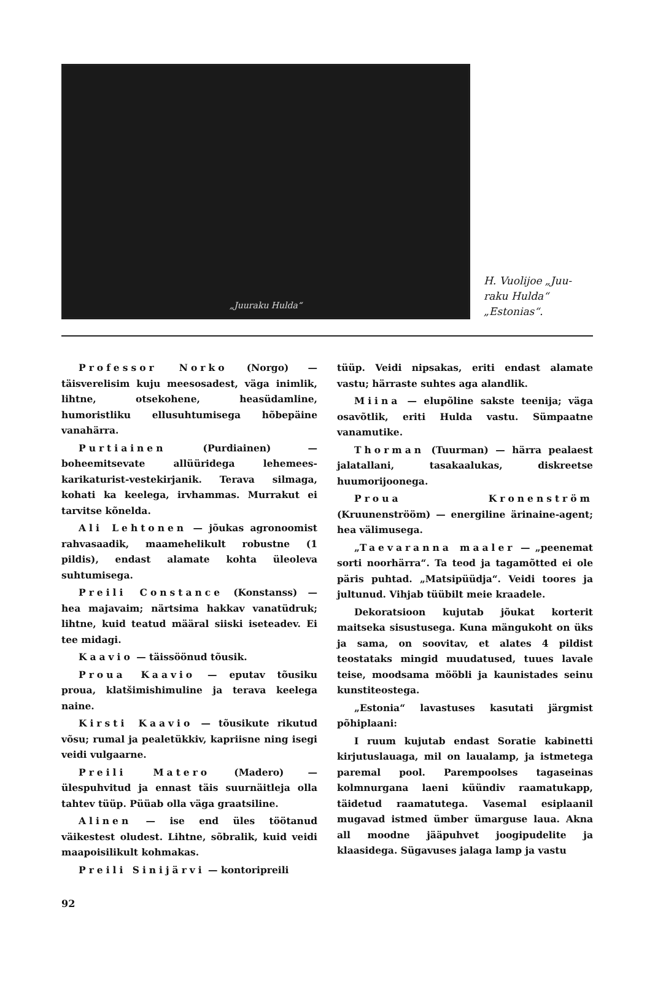„Juuraku Hulda“
H. Vuolijoe „Juu-
raku Hulda“
„Estonias“.
Professor Norko (Norgo) — täisverelisim kuju meesosadest, väga inimlik, lihtne, otsekohene, heasüdamline, humoristliku ellusuhtumisega hõbepäine vanahärra.
Purtiainen (Purdiainen) — boheemitsevate allüüridega lehemees-karikaturist-vestekirjanik. Terava silmaga, kohati ka keelega, irvhammas. Murrakut ei tarvitse kõnelda.
Ali Lehtonen — jõukas agronoomist rahvasaadik, maamehelikult robustne (1 pildis), endast alamate kohta üleoleva suhtumisega.
Preili Constance (Konstanss) — hea majavaim; närtsima hakkav vanatüdruk; lihtne, kuid teatud määral siiski iseteadev. Ei tee midagi.
Kaavio — täissöönud tõusik.
Proua Kaavio — eputav tõusiku proua, klatšimishimuline ja terava keelega naine.
Kirsti Kaavio — tõusikute rikutud võsu; rumal ja pealetükkiv, kapriisne ning isegi veidi vulgaarne.
Preili Matero (Madero) — ülespuhvitud ja ennast täis suurnäitleja olla tahtev tüüp. Püüab olla väga graatsiline.
Alinen — ise end üles töötanud väikestest oludest. Lihtne, sõbralik, kuid veidi maapoisilikult kohmakas.
Preili Sinijärvi — kontoripreili
tüüp. Veidi nipsakas, eriti endast alamate vastu; härraste suhtes aga alandlik.
Miina — elupõline sakste teenija; väga osavõtlik, eriti Hulda vastu. Sümpaatne vanamutike.
Thorman (Tuurman) — härra pealaest jalatallani, tasakaalukas, diskreetse huumorijoonega.
Proua Kronenström (Kruunenströöm) — energiline ärinaine-agent; hea välimusega.
„Taevaranna maaler — „peenemat sorti noorhärra“. Ta teod ja tagamõtted ei ole päris puhtad. „Matsipüüdja“. Veidi toores ja jultunud. Vihjab tüübilt meie kraadele.
Dekoratsioon kujutab jõukat korterit maitseka sisustusega. Kuna mängukoht on üks ja sama, on soovitav, et alates 4 pildist teostataks mingid muudatused, tuues lavale teise, moodsama mööbli ja kaunistades seinu kunstiteostega.
„Estonia“ lavastuses kasutati järgmist põhiplaani:
I ruum kujutab endast Soratie kabinetti kirjutuslauaga, mil on laualamp, ja istmetega paremal pool. Parempoolses tagaseinas kolmnurgana laeni küündiv raamatukapp, täidetud raamatutega. Vasemal esiplaanil mugavad istmed ümber ümarguse laua. Akna all moodne jääpuhvet joogipudelite ja klaasidega. Sügavuses jalaga lamp ja vastu
92